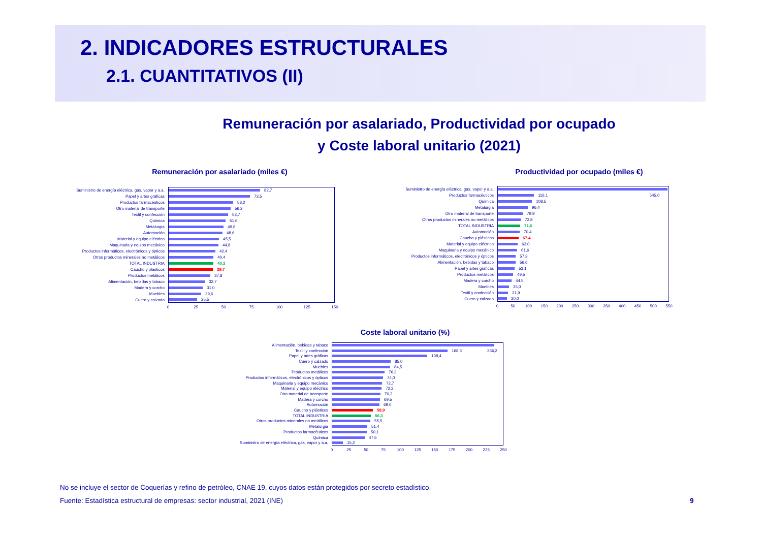2. INDICADORES ESTRUCTURALES
2.1. CUANTITATIVOS (II)
Remuneración por asalariado, Productividad por ocupado
y Coste laboral unitario (2021)
Remuneración por asalariado (miles €)
Suministro de energía eléctrica, gas, vapor y a.a.
82,7
Papel y artes gráficas
73,5
Productos farmacéuticos
58,2
Otro material de transporte
56,2
Textil y confección
53,7
Química
51,6
Metalurgia
49,6
Automoción
48,6
Material y equipo eléctrico
45,5
Maquinaria y equipo mecánico
44,8
Productos informáticos, electrónicos y ópticos
42,4
Otros productos minerales no metálicos
40,4
TOTAL INDUSTRIA
40,3
Caucho y plásticos
39,7
Productos metálicos
37,8
Alimentación, bebidas y tabaco
32,7
Madera y corcho
31,0
Muebles
29,6
Cuero y calzado
25,5
0 25 50 75 100 125 150
Productividad por ocupado (miles €)
Suministro de energía eléctrica, gas, vapor y a.a.
Productos farmacéuticos
116,1 545,0
Química
108,5
Metalurgia
96,4
Otro material de transporte
79,9
Otros productos minerales no metálicos
72,8
TOTAL INDUSTRIA
71,6
Automoción
70,4
Caucho y plásticos
67,4
Material y equipo eléctrico
63,0
Maquinaria y equipo mecánico
61,6
Productos informáticos, electrónicos y ópticos
57,3
Alimentación, bebidas y tabaco
56,6
Papel y artes gráficas
53,1
Productos metálicos
49,5
Madera y corcho
44,5
Muebles
35,0
Textil y confección
31,9
Cuero y calzado
30,0
0 50 100 150 200 250 300 350 400 450 500 550
Coste laboral unitario (%)
Alimentación, bebidas y tabaco
Textil y confección
168,3 236,2
Papel y artes gráficas
138,4
Cuero y calzado
85,0
Muebles
84,5
Productos metálicos
76,3
Productos informáticos, electrónicos y ópticos
74,0
Maquinaria y equipo mecánico
72,7
Material y equipo eléctrico
72,2
Otro material de transporte
70,3
Madera y corcho
69,5
Automoción
69,0
Caucho y plásticos
58,9
TOTAL INDUSTRIA
56,3
Otros productos minerales no metálicos
55,5
Metalurgia
51,4
Productos farmacéuticos
50,1
Química
47,5
Suministro de energía eléctrica, gas, vapor y a.a.
15,2
0 25 50 75 100 125 150 175 200 225 250
No se incluye el sector de Coquerías y refino de petróleo, CNAE 19, cuyos datos están protegidos por secreto estadístico.
Fuente: Estadística estructural de empresas: sector industrial, 2021 (INE)
9